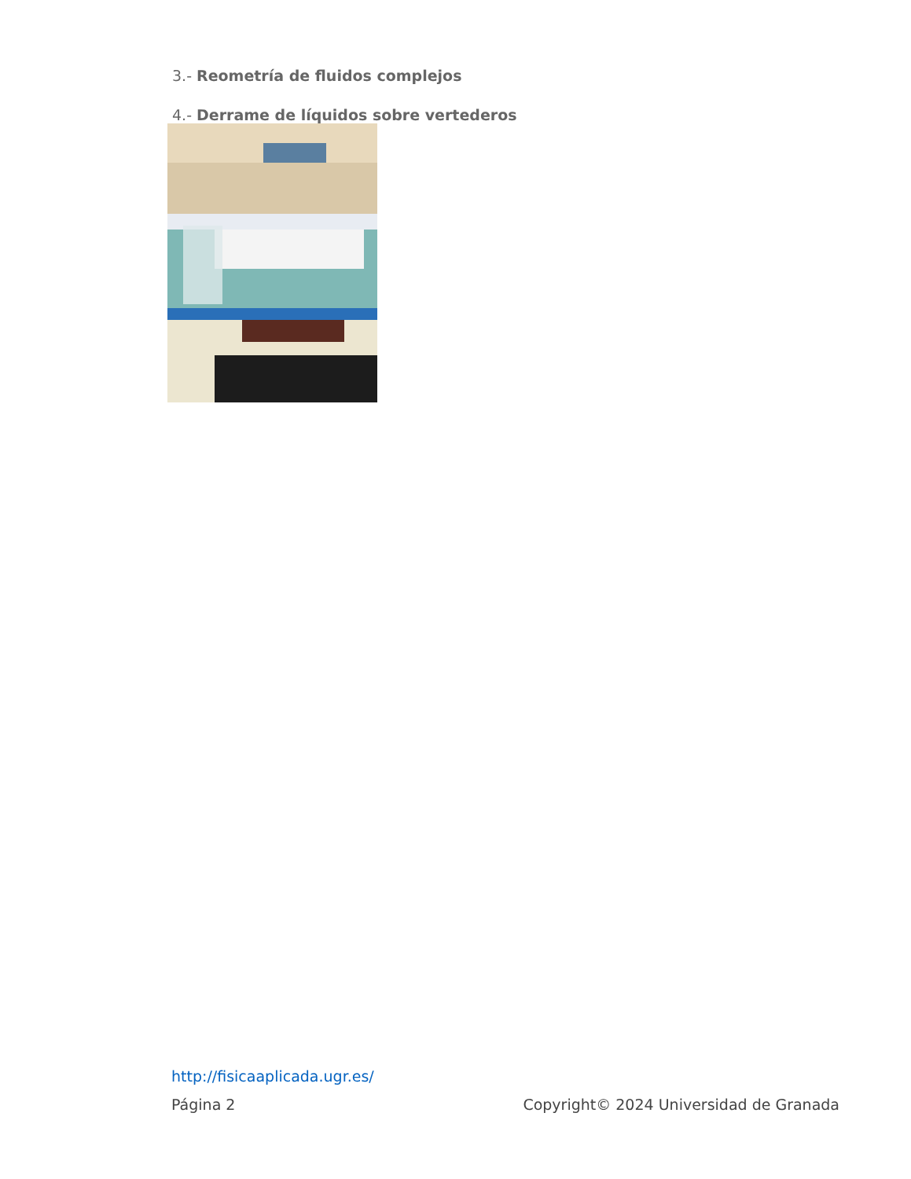3.- Reometría de fluidos complejos
4.- Derrame de líquidos sobre vertederos
http://fisicaaplicada.ugr.es/
Página 2 Copyright© 2024 Universidad de Granada